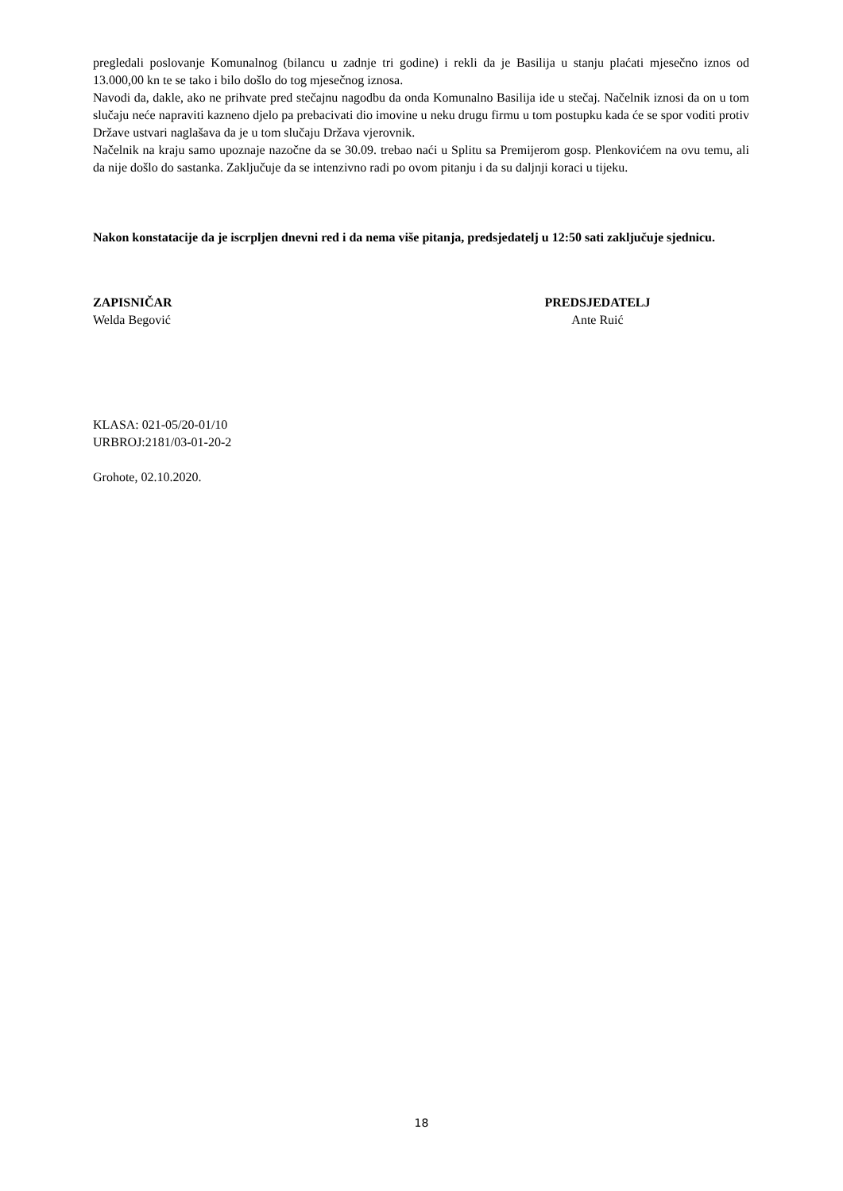pregledali poslovanje Komunalnog (bilancu u zadnje tri godine) i rekli da je Basilija u stanju plaćati mjesečno iznos od 13.000,00 kn te se tako i bilo došlo do tog mjesečnog iznosa.
Navodi da, dakle, ako ne prihvate pred stečajnu nagodbu da onda Komunalno Basilija ide u stečaj. Načelnik iznosi da on u tom slučaju neće napraviti kazneno djelo pa prebacivati dio imovine u neku drugu firmu u tom postupku kada će se spor voditi protiv Države ustvari naglašava da je u tom slučaju Država vjerovnik.
Načelnik na kraju samo upoznaje nazočne da se 30.09. trebao naći u Splitu sa Premijerom gosp. Plenkovićem na ovu temu, ali da nije došlo do sastanka. Zaključuje da se intenzivno radi po ovom pitanju i da su daljnji koraci u tijeku.
Nakon konstatacije da je iscrpljen dnevni red i da nema više pitanja, predsjedatelj u 12:50 sati zaključuje sjednicu.
ZAPISNIČAR
Welda Begović
PREDSJEDATELJ
Ante Ruić
KLASA: 021-05/20-01/10
URBROJ:2181/03-01-20-2
Grohote, 02.10.2020.
18